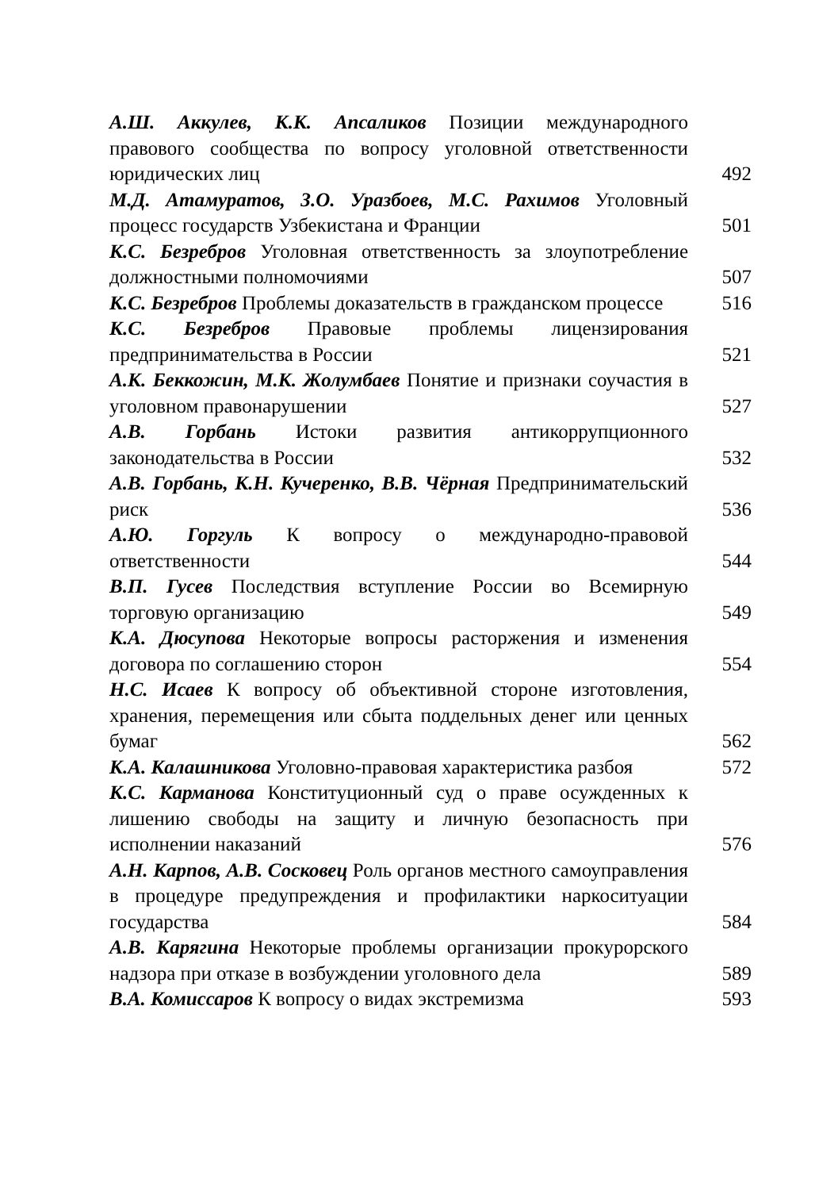А.Ш. Аккулев, К.К. Апсаликов Позиции международного правового сообщества по вопросу уголовной ответственности юридических лиц
492
М.Д. Атамуратов, З.О. Уразбоев, М.С. Рахимов Уголовный процесс государств Узбекистана и Франции
501
К.С. Безребров Уголовная ответственность за злоупотребление должностными полномочиями
507
К.С. Безребров Проблемы доказательств в гражданском процессе
516
К.С. Безребров Правовые проблемы лицензирования предпринимательства в России
521
А.К. Беккожин, М.К. Жолумбаев Понятие и признаки соучастия в уголовном правонарушении
527
А.В. Горбань Истоки развития антикоррупционного законодательства в России
532
А.В. Горбань, К.Н. Кучеренко, В.В. Чёрная Предпринимательский риск
536
А.Ю. Горгуль К вопросу о международно-правовой ответственности
544
В.П. Гусев Последствия вступление России во Всемирную торговую организацию
549
К.А. Дюсупова Некоторые вопросы расторжения и изменения договора по соглашению сторон
554
Н.С. Исаев К вопросу об объективной стороне изготовления, хранения, перемещения или сбыта поддельных денег или ценных бумаг
562
К.А. Калашникова Уголовно-правовая характеристика разбоя
572
К.С. Карманова Конституционный суд о праве осужденных к лишению свободы на защиту и личную безопасность при исполнении наказаний
576
А.Н. Карпов, А.В. Сосковец Роль органов местного самоуправления в процедуре предупреждения и профилактики наркоситуации государства
584
А.В. Карягина Некоторые проблемы организации прокурорского надзора при отказе в возбуждении уголовного дела
589
В.А. Комиссаров К вопросу о видах экстремизма
593